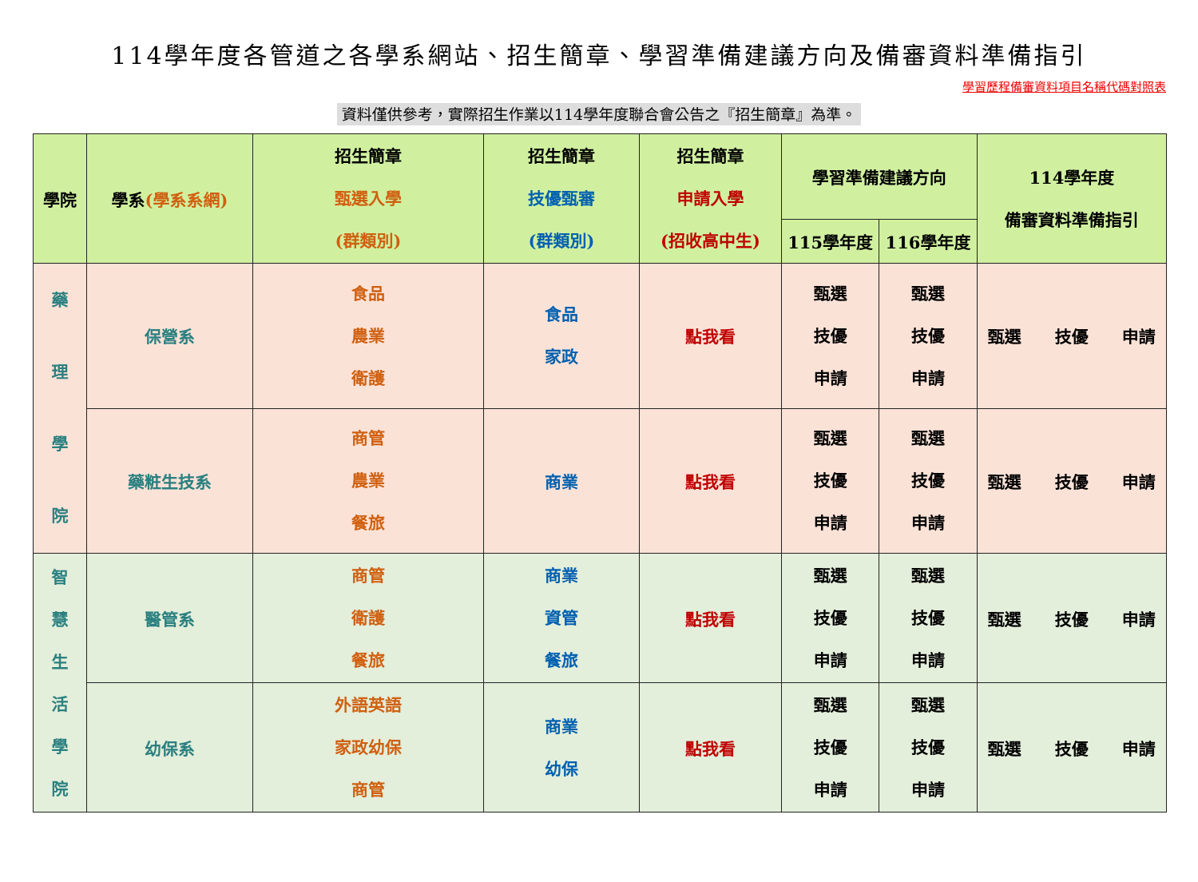114學年度各管道之各學系網站、招生簡章、學習準備建議方向及備審資料準備指引
學習歷程備審資料項目名稱代碼對照表
資料僅供參考，實際招生作業以114學年度聯合會公告之『招生簡章』為準。
| 學院 | 學系 (學系系網) | 招生簡章 甄選入學 (群類別) | 招生簡章 技優甄審 (群類別) | 招生簡章 申請入學 (招收高中生) | 學習準備建議方向 | | 114學年度 備審資料準備指引 |
| --- | --- | --- | --- | --- | --- | --- | --- |
| | | | | | 115學年度 | 116學年度 | |
| 藥 理 學 院 | 保營系 | 食品 農業 衛護 | 食品 家政 | 點我看 | 甄選 技優 申請 | 甄選 技優 申請 | 甄選 技優 申請 |
| | 藥粧生技系 | 商管 農業 餐旅 | 商業 | 點我看 | 甄選 技優 申請 | 甄選 技優 申請 | 甄選 技優 申請 |
| 智 慧 生 活 學 院 | 醫管系 | 商管 衛護 餐旅 | 商業 資管 餐旅 | 點我看 | 甄選 技優 申請 | 甄選 技優 申請 | 甄選 技優 申請 |
| | 幼保系 | 外語英語 家政幼保 商管 | 商業 幼保 | 點我看 | 甄選 技優 申請 | 甄選 技優 申請 | 甄選 技優 申請 |